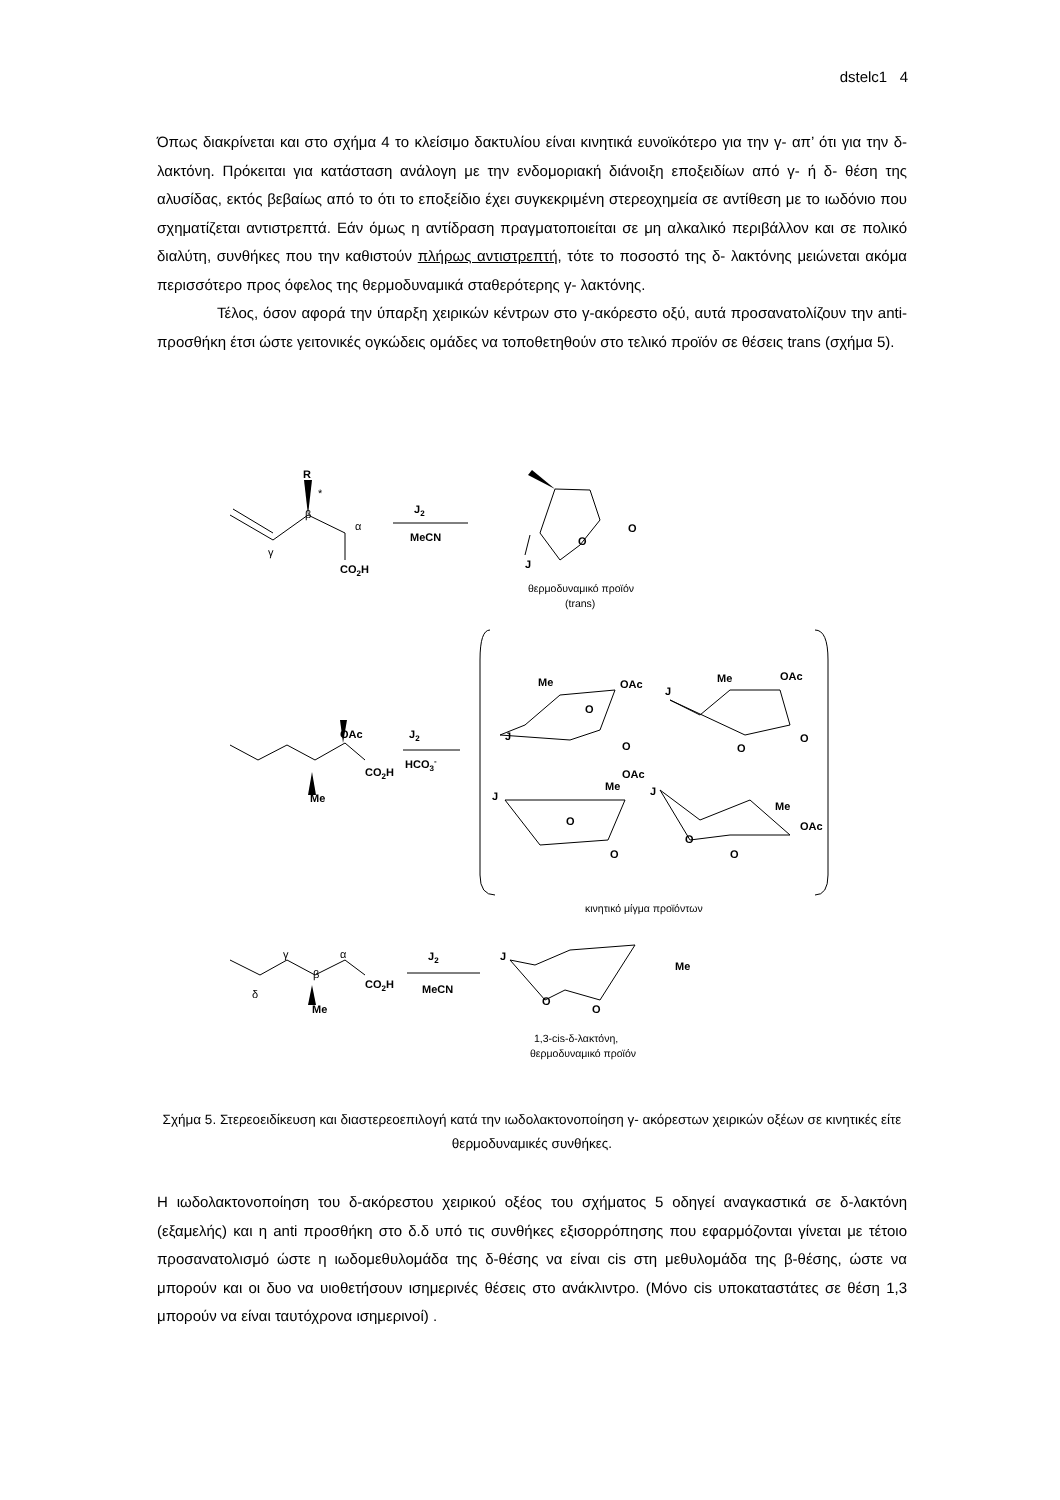dstelc1 4
Όπως διακρίνεται και στο σχήμα 4 το κλείσιμο δακτυλίου είναι κινητικά ευνοϊκότερο για την γ- απ’ ότι για την δ- λακτόνη. Πρόκειται για κατάσταση ανάλογη με την ενδομοριακή διάνοιξη εποξειδίων από γ- ή δ- θέση της αλυσίδας, εκτός βεβαίως από το ότι το εποξείδιο έχει συγκεκριμένη στερεοχημεία σε αντίθεση με το ιωδόνιο που σχηματίζεται αντιστρεπτά. Εάν όμως η αντίδραση πραγματοποιείται σε μη αλκαλικό περιβάλλον και σε πολικό διαλύτη, συνθήκες που την καθιστούν πλήρως αντιστρεπτή, τότε το ποσοστό της δ- λακτόνης μειώνεται ακόμα περισσότερο προς όφελος της θερμοδυναμικά σταθερότερης γ- λακτόνης.
Τέλος, όσον αφορά την ύπαρξη χειρικών κέντρων στο γ-ακόρεστο οξύ, αυτά προσανατολίζουν την anti-προσθήκη έτσι ώστε γειτονικές ογκώδεις ομάδες να τοποθετηθούν στο τελικό προϊόν σε θέσεις trans (σχήμα 5).
R
*
β
α
γ
CO2H
J2
MeCN
O
O
J
θερμοδυναμικό προϊόν
(trans)
OAc
J2
HCO3-
CO2H
Me
OAc
Me
J
O
O
OAc
Me
J
O
O
OAc
Me
J
O
O
J
Me
OAc
O
O
κινητικό μίγμα προϊόντων
γ
β
α
δ
CO2H
Me
J2
MeCN
J
Me
O
O
1,3-cis-δ-λακτόνη,
θερμοδυναμικό προϊόν
Σχήμα 5. Στερεοειδίκευση και διαστερεοεπιλογή κατά την ιωδολακτονοποίηση γ- ακόρεστων χειρικών οξέων σε κινητικές είτε θερμοδυναμικές συνθήκες.
Η ιωδολακτονοποίηση του δ-ακόρεστου χειρικού οξέος του σχήματος 5 οδηγεί αναγκαστικά σε δ-λακτόνη (εξαμελής) και η anti προσθήκη στο δ.δ υπό τις συνθήκες εξισορρόπησης που εφαρμόζονται γίνεται με τέτοιο προσανατολισμό ώστε η ιωδομεθυλομάδα της δ-θέσης να είναι cis στη μεθυλομάδα της β-θέσης, ώστε να μπορούν και οι δυο να υιοθετήσουν ισημερινές θέσεις στο ανάκλιντρο. (Μόνο cis υποκαταστάτες σε θέση 1,3 μπορούν να είναι ταυτόχρονα ισημερινοί) .